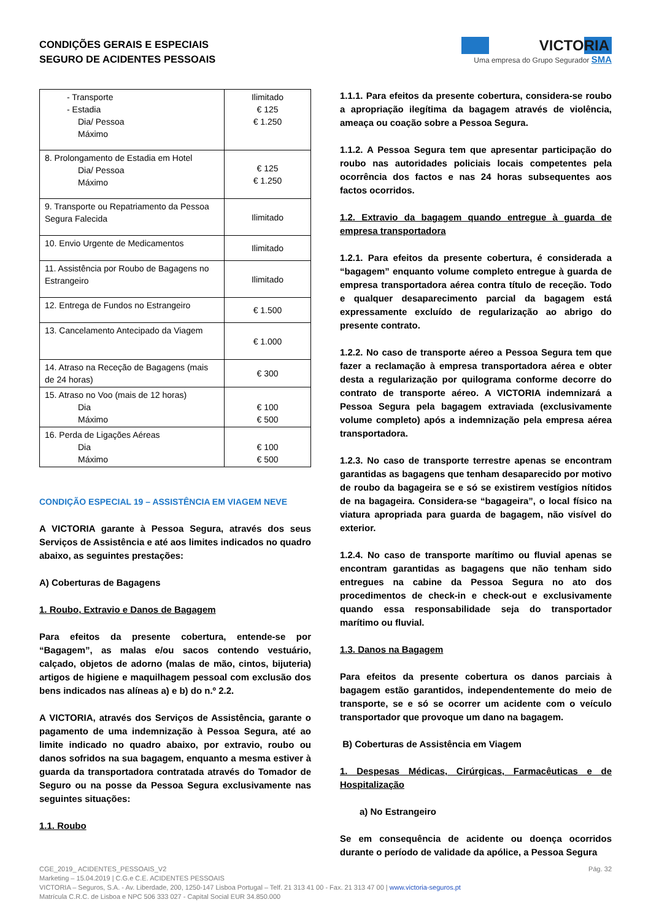CONDIÇÕES GERAIS E ESPECIAIS
SEGURO DE ACIDENTES PESSOAIS
VICTORIA
Uma empresa do Grupo Segurador SMA
| - Transporte - Estadia Dia/ Pessoa Máximo | Ilimitado € 125 € 1.250 |
| 8. Prolongamento de Estadia em Hotel Dia/ Pessoa Máximo | € 125 € 1.250 |
| 9. Transporte ou Repatriamento da Pessoa Segura Falecida | Ilimitado |
| 10. Envio Urgente de Medicamentos | Ilimitado |
| 11. Assistência por Roubo de Bagagens no Estrangeiro | Ilimitado |
| 12. Entrega de Fundos no Estrangeiro | € 1.500 |
| 13. Cancelamento Antecipado da Viagem | € 1.000 |
| 14. Atraso na Receção de Bagagens (mais de 24 horas) | € 300 |
| 15. Atraso no Voo (mais de 12 horas) Dia Máximo | € 100 € 500 |
| 16. Perda de Ligações Aéreas Dia Máximo | € 100 € 500 |
CONDIÇÃO ESPECIAL 19 – ASSISTÊNCIA EM VIAGEM NEVE
A VICTORIA garante à Pessoa Segura, através dos seus Serviços de Assistência e até aos limites indicados no quadro abaixo, as seguintes prestações:
A) Coberturas de Bagagens
1. Roubo, Extravio e Danos de Bagagem
Para efeitos da presente cobertura, entende-se por “Bagagem”, as malas e/ou sacos contendo vestuário, calçado, objetos de adorno (malas de mão, cintos, bijuteria) artigos de higiene e maquilhagem pessoal com exclusão dos bens indicados nas alíneas a) e b) do n.º 2.2.
A VICTORIA, através dos Serviços de Assistência, garante o pagamento de uma indemnização à Pessoa Segura, até ao limite indicado no quadro abaixo, por extravio, roubo ou danos sofridos na sua bagagem, enquanto a mesma estiver à guarda da transportadora contratada através do Tomador de Seguro ou na posse da Pessoa Segura exclusivamente nas seguintes situações:
1.1. Roubo
1.1.1. Para efeitos da presente cobertura, considera-se roubo a apropriação ilegítima da bagagem através de violência, ameaça ou coação sobre a Pessoa Segura.
1.1.2. A Pessoa Segura tem que apresentar participação do roubo nas autoridades policiais locais competentes pela ocorrência dos factos e nas 24 horas subsequentes aos factos ocorridos.
1.2. Extravio da bagagem quando entregue à guarda de empresa transportadora
1.2.1. Para efeitos da presente cobertura, é considerada a “bagagem” enquanto volume completo entregue à guarda de empresa transportadora aérea contra título de receção. Todo e qualquer desaparecimento parcial da bagagem está expressamente excluído de regularização ao abrigo do presente contrato.
1.2.2. No caso de transporte aéreo a Pessoa Segura tem que fazer a reclamação à empresa transportadora aérea e obter desta a regularização por quilograma conforme decorre do contrato de transporte aéreo. A VICTORIA indemnizará a Pessoa Segura pela bagagem extraviada (exclusivamente volume completo) após a indemnização pela empresa aérea transportadora.
1.2.3. No caso de transporte terrestre apenas se encontram garantidas as bagagens que tenham desaparecido por motivo de roubo da bagageira se e só se existirem vestígios nítidos de na bagageira. Considera-se “bagageira”, o local físico na viatura apropriada para guarda de bagagem, não visível do exterior.
1.2.4. No caso de transporte marítimo ou fluvial apenas se encontram garantidas as bagagens que não tenham sido entregues na cabine da Pessoa Segura no ato dos procedimentos de check-in e check-out e exclusivamente quando essa responsabilidade seja do transportador marítimo ou fluvial.
1.3. Danos na Bagagem
Para efeitos da presente cobertura os danos parciais à bagagem estão garantidos, independentemente do meio de transporte, se e só se ocorrer um acidente com o veículo transportador que provoque um dano na bagagem.
B) Coberturas de Assistência em Viagem
1. Despesas Médicas, Cirúrgicas, Farmacêuticas e de Hospitalização
a) No Estrangeiro
Se em consequência de acidente ou doença ocorridos durante o período de validade da apólice, a Pessoa Segura
CGE_2019_ ACIDENTES_PESSOAIS_V2 Pág. 32
Marketing – 15.04.2019 | C.G.e C.E. ACIDENTES PESSOAIS
VICTORIA – Seguros, S.A. - Av. Liberdade, 200, 1250-147 Lisboa Portugal – Telf. 21 313 41 00 - Fax. 21 313 47 00 | www.victoria-seguros.pt
Matrícula C.R.C. de Lisboa e NPC 506 333 027 - Capital Social EUR 34.850.000